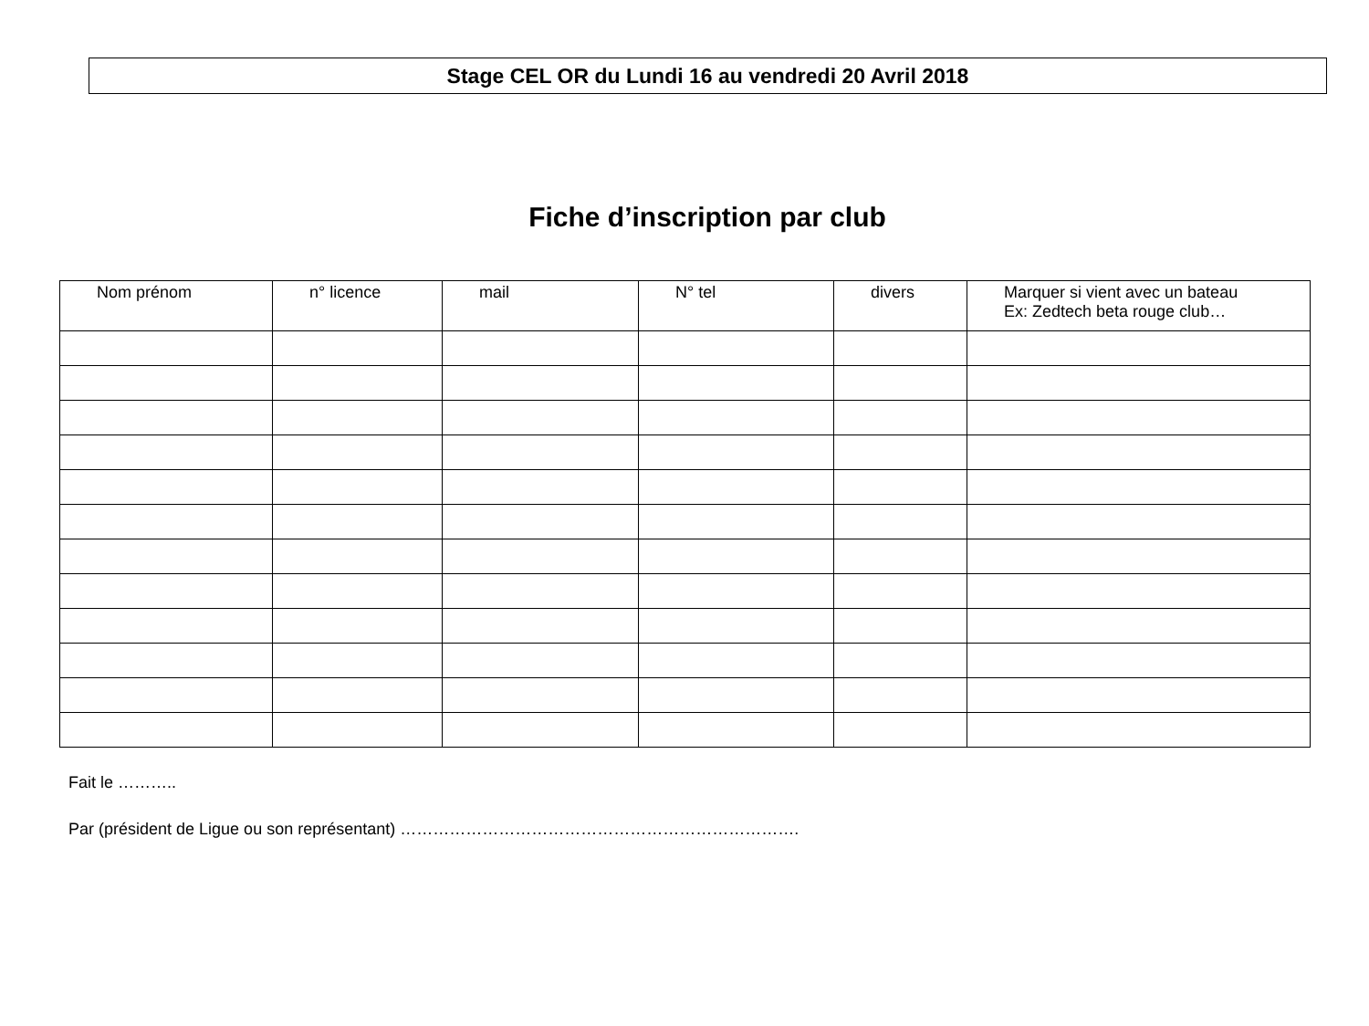Stage CEL OR du Lundi 16 au vendredi 20 Avril 2018
Fiche d’inscription par club
| Nom prénom | n° licence | mail | N° tel | divers | Marquer si vient avec un bateau Ex: Zedtech beta rouge club… |
| --- | --- | --- | --- | --- | --- |
Fait le ………..
Par (président de Ligue ou son représentant) ……………………………………………………………….